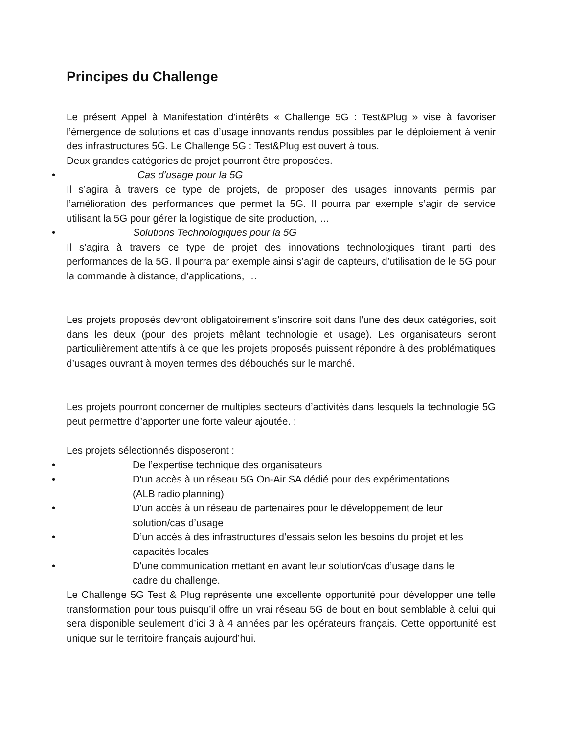Principes du Challenge
Le présent Appel à Manifestation d’intérêts « Challenge 5G : Test&Plug » vise à favoriser l’émergence de solutions et cas d’usage innovants rendus possibles par le déploiement à venir des infrastructures 5G. Le Challenge 5G : Test&Plug est ouvert à tous.
Deux grandes catégories de projet pourront être proposées.
• Cas d’usage pour la 5G
Il s’agira à travers ce type de projets, de proposer des usages innovants permis par l’amélioration des performances que permet la 5G. Il pourra par exemple s’agir de service utilisant la 5G pour gérer la logistique de site production, …
• Solutions Technologiques pour la 5G
Il s’agira à travers ce type de projet des innovations technologiques tirant parti des performances de la 5G. Il pourra par exemple ainsi s’agir de capteurs, d’utilisation de le 5G pour la commande à distance, d’applications, …
Les projets proposés devront obligatoirement s’inscrire soit dans l’une des deux catégories, soit dans les deux (pour des projets mêlant technologie et usage). Les organisateurs seront particulièrement attentifs à ce que les projets proposés puissent répondre à des problématiques d’usages ouvrant à moyen termes des débouchés sur le marché.
Les projets pourront concerner de multiples secteurs d’activités dans lesquels la technologie 5G peut permettre d’apporter une forte valeur ajoutée. :
Les projets sélectionnés disposeront :
• De l’expertise technique des organisateurs
• D'un accès à un réseau 5G On-Air SA dédié pour des expérimentations
(ALB radio planning)
• D'un accès à un réseau de partenaires pour le développement de leur
solution/cas d’usage
• D’un accès à des infrastructures d’essais selon les besoins du projet et les
capacités locales
• D'une communication mettant en avant leur solution/cas d’usage dans le
cadre du challenge.
Le Challenge 5G Test & Plug représente une excellente opportunité pour développer une telle transformation pour tous puisqu’il offre un vrai réseau 5G de bout en bout semblable à celui qui sera disponible seulement d’ici 3 à 4 années par les opérateurs français. Cette opportunité est unique sur le territoire français aujourd’hui.